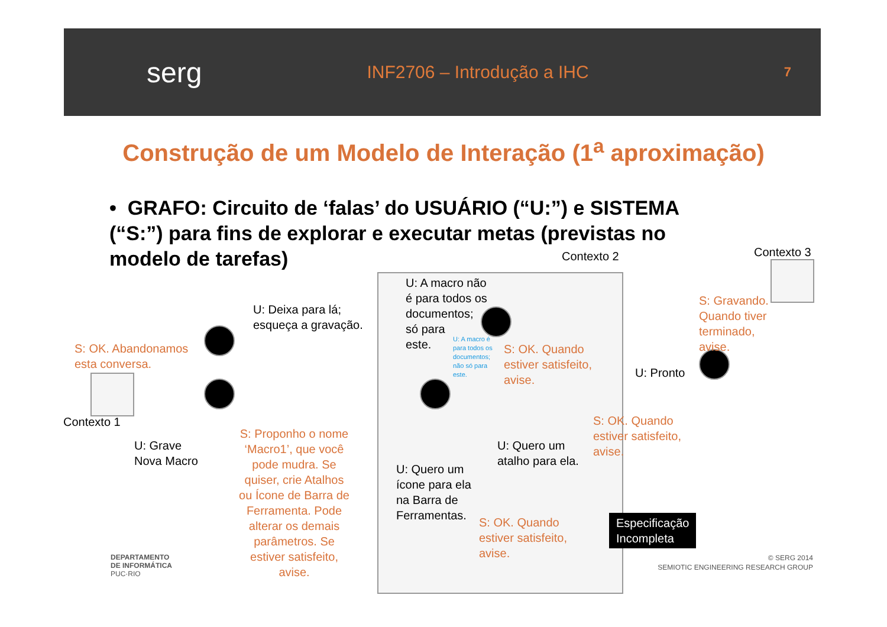serg
INF2706 – Introdução a IHC
7
Construção de um Modelo de Interação (1<sup>a</sup> aproximação)
• GRAFO: Circuito de ‘falas’ do USUÁRIO (“U:”) e SISTEMA (“S:”) para fins de explorar e executar metas (previstas no modelo de tarefas)
Contexto 2 Contexto 3
Contexto 1
U: Deixa para lá;
esqueça a gravação.
S: OK. Abandonamos
esta conversa.
U: A macro não
é para todos os
documentos;
só para
este.
U: A macro é
para todos os
documentos;
não só para
este.
S: OK. Quando
estiver satisfeito,
avise.
S: Gravando.
Quando tiver
terminado,
avise.
U: Pronto
U: Grave
Nova Macro
S: Proponho o nome ‘Macro1’, que você pode mudra. Se quiser, crie Atalhos ou Ícone de Barra de Ferramenta. Pode alterar os demais parâmetros. Se estiver satisfeito, avise.
S: OK. Quando
estiver satisfeito,
avise.
U: Quero um
atalho para ela.
U: Quero um
ícone para ela
na Barra de
Ferramentas.
S: OK. Quando
estiver satisfeito,
avise.
Especificação
Incompleta
DEPARTAMENTO
DE INFORMÁTICA
PUC·RIO
© SERG 2014
SEMIOTIC ENGINEERING RESEARCH GROUP